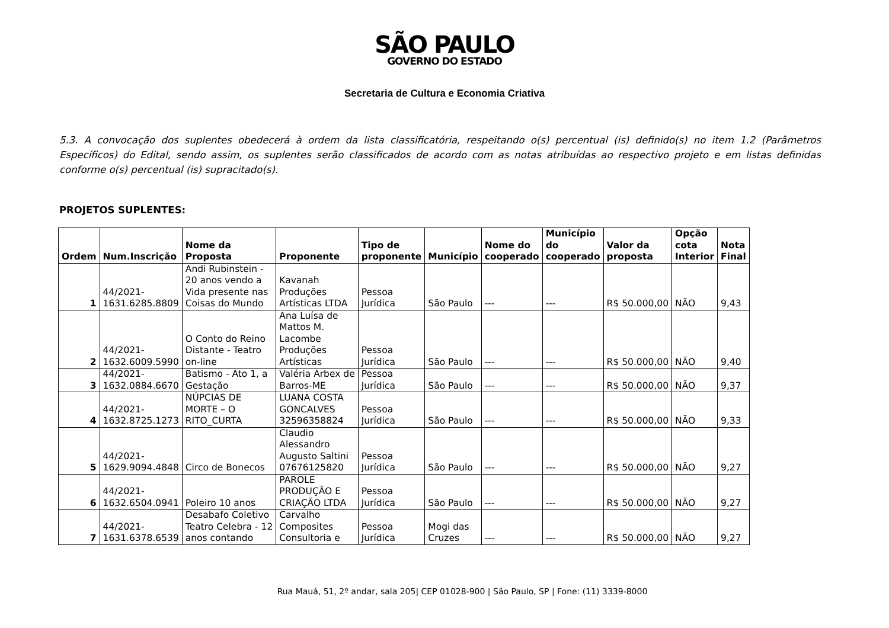SÃO PAULO
GOVERNO DO ESTADO
Secretaria de Cultura e Economia Criativa
5.3. A convocação dos suplentes obedecerá à ordem da lista classificatória, respeitando o(s) percentual (is) definido(s) no item 1.2 (Parâmetros Específicos) do Edital, sendo assim, os suplentes serão classificados de acordo com as notas atribuídas ao respectivo projeto e em listas definidas conforme o(s) percentual (is) supracitado(s).
PROJETOS SUPLENTES:
| Ordem | Num.Inscrição | Nome da Proposta | Proponente | Tipo de proponente | Município | Nome do cooperado | Município do cooperado | Valor da proposta | Opção cota Interior | Nota Final |
| --- | --- | --- | --- | --- | --- | --- | --- | --- | --- | --- |
| 1 | 44/2021- 1631.6285.8809 | Andi Rubinstein - 20 anos vendo a Vida presente nas Coisas do Mundo | Kavanah Produções Artísticas LTDA | Pessoa Jurídica | São Paulo | --- | --- | R$ 50.000,00 | NÃO | 9,43 |
| 2 | 44/2021- 1632.6009.5990 | O Conto do Reino Distante - Teatro on-line | Ana Luísa de Mattos M. Lacombe Produções Artísticas | Pessoa Jurídica | São Paulo | --- | --- | R$ 50.000,00 | NÃO | 9,40 |
| 3 | 44/2021- 1632.0884.6670 | Batismo - Ato 1, a Gestação | Valéria Arbex de Barros-ME | Pessoa Jurídica | São Paulo | --- | --- | R$ 50.000,00 | NÃO | 9,37 |
| 4 | 44/2021- 1632.8725.1273 | NÚPCIAS DE MORTE – O RITO_CURTA | LUANA COSTA GONCALVES 32596358824 | Pessoa Jurídica | São Paulo | --- | --- | R$ 50.000,00 | NÃO | 9,33 |
| 5 | 44/2021- 1629.9094.4848 | Circo de Bonecos | Claudio Alessandro Augusto Saltini 07676125820 | Pessoa Jurídica | São Paulo | --- | --- | R$ 50.000,00 | NÃO | 9,27 |
| 6 | 44/2021- 1632.6504.0941 | Poleiro 10 anos | PAROLE PRODUÇÃO E CRIAÇÃO LTDA | Pessoa Jurídica | São Paulo | --- | --- | R$ 50.000,00 | NÃO | 9,27 |
| 7 | 44/2021- 1631.6378.6539 | Desabafo Coletivo Teatro Celebra - 12 anos contando | Carvalho Composites Consultoria e | Pessoa Jurídica | Mogi das Cruzes | --- | --- | R$ 50.000,00 | NÃO | 9,27 |
Rua Mauá, 51, 2º andar, sala 205| CEP 01028-900 | São Paulo, SP | Fone: (11) 3339-8000